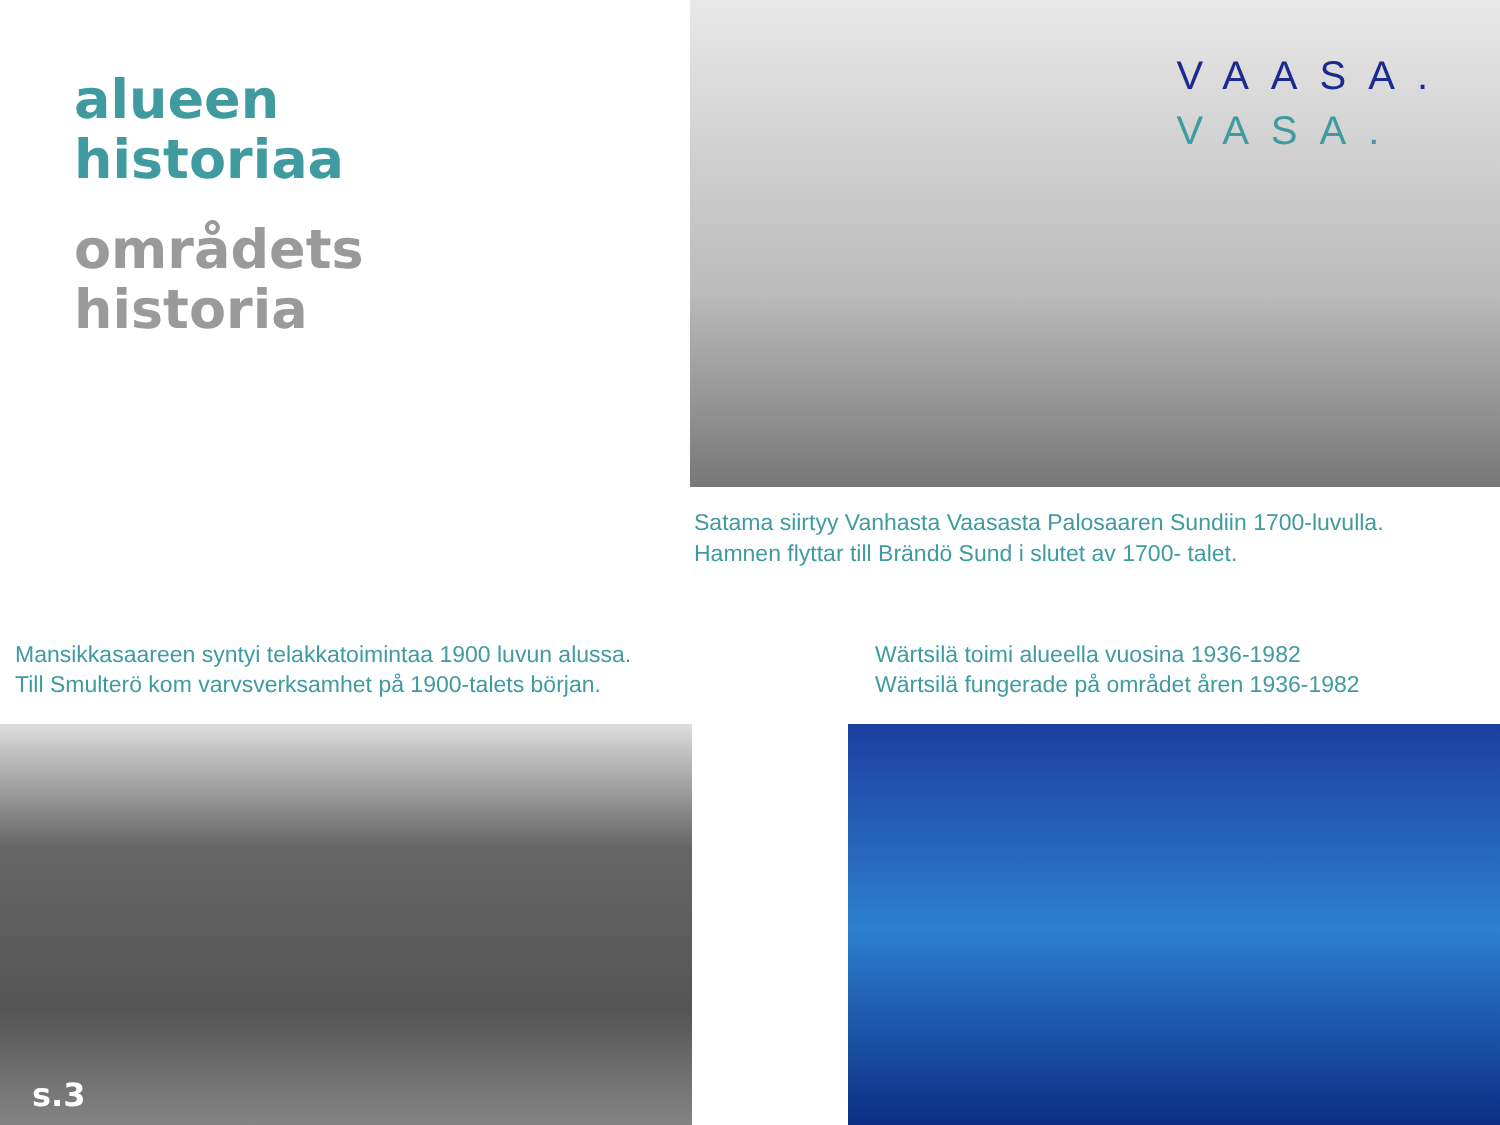alueen
historiaa
områdets
historia
VAASA.
VASA.
Satama siirtyy Vanhasta Vaasasta Palosaaren Sundiin 1700-luvulla.
Hamnen flyttar till Brändö Sund i slutet av 1700- talet.
Mansikkasaareen syntyi telakkatoimintaa 1900 luvun alussa.
Till Smulterö kom varvsverksamhet på 1900-talets början.
Wärtsilä toimi alueella vuosina 1936-1982
Wärtsilä fungerade på området åren 1936-1982
s.3